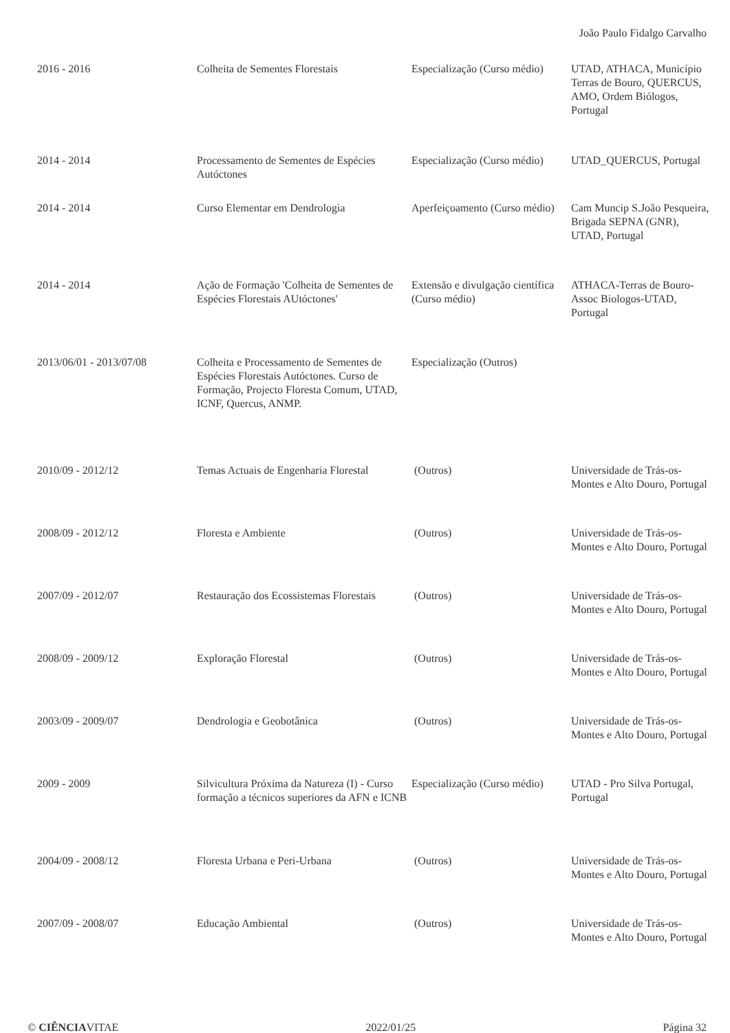João Paulo Fidalgo Carvalho
| 2016 - 2016 | Colheita de Sementes Florestais | Especialização (Curso médio) | UTAD, ATHACA, Município Terras de Bouro, QUERCUS, AMO, Ordem Biólogos, Portugal |
| 2014 - 2014 | Processamento de Sementes de Espécies Autóctones | Especialização (Curso médio) | UTAD_QUERCUS, Portugal |
| 2014 - 2014 | Curso Elementar em Dendrologia | Aperfeiçoamento (Curso médio) | Cam Muncip S.João Pesqueira, Brigada SEPNA (GNR), UTAD, Portugal |
| 2014 - 2014 | Ação de Formação 'Colheita de Sementes de Espécies Florestais AUtóctones' | Extensão e divulgação científica (Curso médio) | ATHACA-Terras de Bouro-Assoc Biologos-UTAD, Portugal |
| 2013/06/01 - 2013/07/08 | Colheita e Processamento de Sementes de Espécies Florestais Autóctones. Curso de Formação, Projecto Floresta Comum, UTAD, ICNF, Quercus, ANMP. | Especialização (Outros) | |
| 2010/09 - 2012/12 | Temas Actuais de Engenharia Florestal | (Outros) | Universidade de Trás-os-Montes e Alto Douro, Portugal |
| 2008/09 - 2012/12 | Floresta e Ambiente | (Outros) | Universidade de Trás-os-Montes e Alto Douro, Portugal |
| 2007/09 - 2012/07 | Restauração dos Ecossistemas Florestais | (Outros) | Universidade de Trás-os-Montes e Alto Douro, Portugal |
| 2008/09 - 2009/12 | Exploração Florestal | (Outros) | Universidade de Trás-os-Montes e Alto Douro, Portugal |
| 2003/09 - 2009/07 | Dendrologia e Geobotânica | (Outros) | Universidade de Trás-os-Montes e Alto Douro, Portugal |
| 2009 - 2009 | Silvicultura Próxima da Natureza (I) - Curso formação a técnicos superiores da AFN e ICNB | Especialização (Curso médio) | UTAD - Pro Silva Portugal, Portugal |
| 2004/09 - 2008/12 | Floresta Urbana e Peri-Urbana | (Outros) | Universidade de Trás-os-Montes e Alto Douro, Portugal |
| 2007/09 - 2008/07 | Educação Ambiental | (Outros) | Universidade de Trás-os-Montes e Alto Douro, Portugal |
© CIÊNCIAVITAE 2022/01/25 Página 32